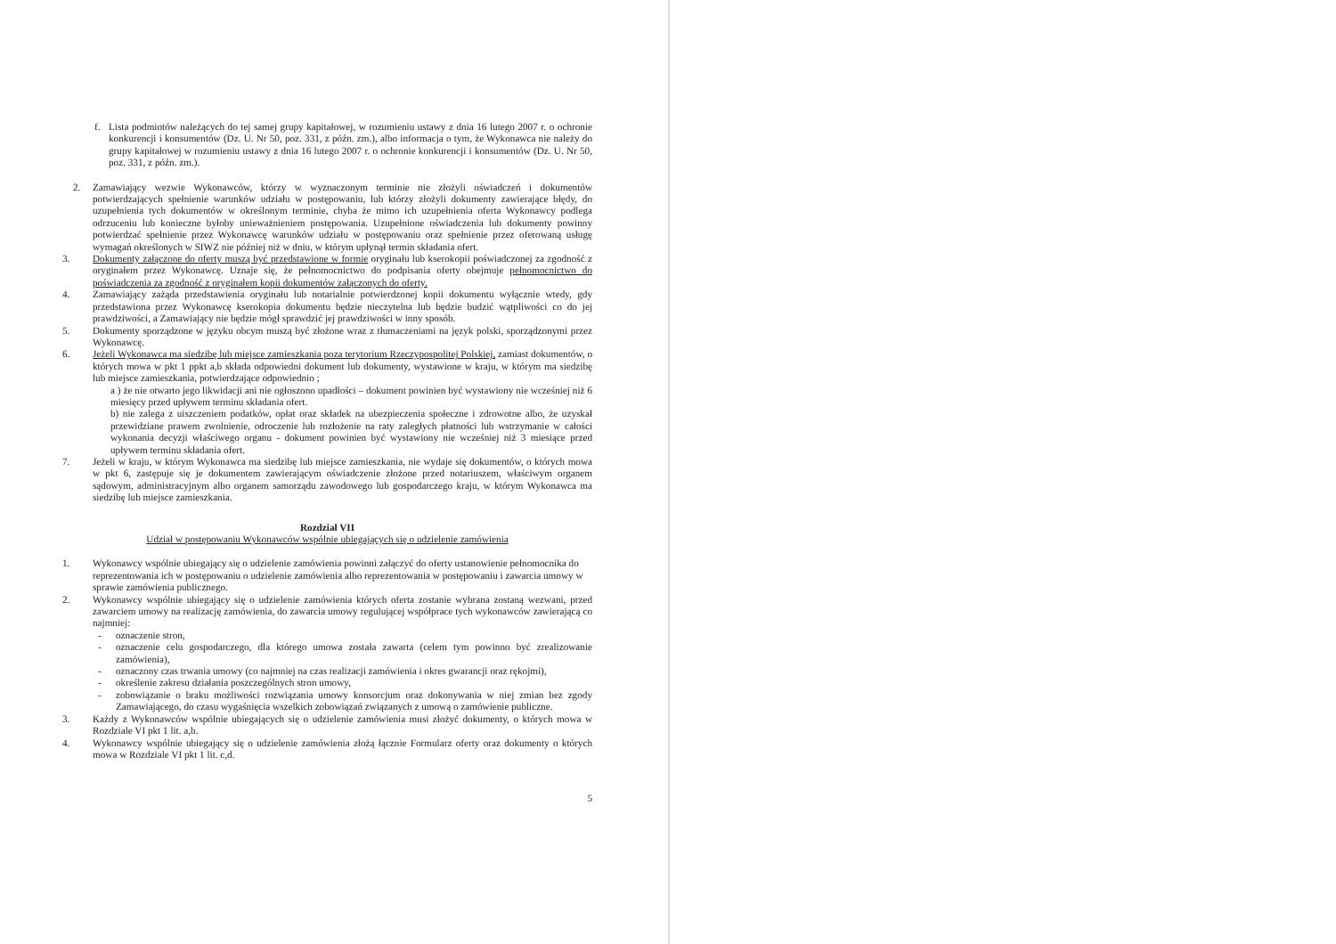f. Lista podmiotów należących do tej samej grupy kapitałowej, w rozumieniu ustawy z dnia 16 lutego 2007 r. o ochronie konkurencji i konsumentów (Dz. U. Nr 50, poz. 331, z późn. zm.), albo informacja o tym, że Wykonawca nie należy do grupy kapitałowej w rozumieniu ustawy z dnia 16 lutego 2007 r. o ochronie konkurencji i konsumentów (Dz. U. Nr 50, poz. 331, z późn. zm.).
2. Zamawiający wezwie Wykonawców, którzy w wyznaczonym terminie nie złożyli oświadczeń i dokumentów potwierdzających spełnienie warunków udziału w postępowaniu, lub którzy złożyli dokumenty zawierające błędy, do uzupełnienia tych dokumentów w określonym terminie, chyba że mimo ich uzupełnienia oferta Wykonawcy podlega odrzuceniu lub konieczne byłoby unieważnieniem postępowania. Uzupełnione oświadczenia lub dokumenty powinny potwierdzać spełnienie przez Wykonawcę warunków udziału w postępowaniu oraz spełnienie przez oferowaną usługę wymagań określonych w SIWZ nie później niż w dniu, w którym upłynął termin składania ofert.
3. Dokumenty załączone do oferty muszą być przedstawione w formie oryginału lub kserokopii poświadczonej za zgodność z oryginałem przez Wykonawcę. Uznaje się, że pełnomocnictwo do podpisania oferty obejmuje pełnomocnictwo do poświadczenia za zgodność z oryginałem kopii dokumentów załączonych do oferty.
4. Zamawiający zażąda przedstawienia oryginału lub notarialnie potwierdzonej kopii dokumentu wyłącznie wtedy, gdy przedstawiona przez Wykonawcę kserokopia dokumentu będzie nieczytelna lub będzie budzić wątpliwości co do jej prawdziwości, a Zamawiający nie będzie mógł sprawdzić jej prawdziwości w inny sposób.
5. Dokumenty sporządzone w języku obcym muszą być złożone wraz z tłumaczeniami na język polski, sporządzonymi przez Wykonawcę.
6. Jeżeli Wykonawca ma siedzibę lub miejsce zamieszkania poza terytorium Rzeczypospolitej Polskiej, zamiast dokumentów, o których mowa w pkt 1 ppkt a,b składa odpowiedni dokument lub dokumenty, wystawione w kraju, w którym ma siedzibę lub miejsce zamieszkania, potwierdzające odpowiednio ;
a ) że nie otwarto jego likwidacji ani nie ogłoszono upadłości – dokument powinien być wystawiony nie wcześniej niż 6 miesięcy przed upływem terminu składania ofert.
b) nie zalega z uiszczeniem podatków, opłat oraz składek na ubezpieczenia społeczne i zdrowotne albo, że uzyskał przewidziane prawem zwolnienie, odroczenie lub rozłożenie na raty zaległych płatności lub wstrzymanie w całości wykonania decyzji właściwego organu - dokument powinien być wystawiony nie wcześniej niż 3 miesiące przed upływem terminu składania ofert.
7. Jeżeli w kraju, w którym Wykonawca ma siedzibę lub miejsce zamieszkania, nie wydaje się dokumentów, o których mowa w pkt 6, zastępuje się je dokumentem zawierającym oświadczenie złożone przed notariuszem, właściwym organem sądowym, administracyjnym albo organem samorządu zawodowego lub gospodarczego kraju, w którym Wykonawca ma siedzibę lub miejsce zamieszkania.
Rozdział VII
Udział w postępowaniu Wykonawców wspólnie ubiegających się o udzielenie zamówienia
1. Wykonawcy wspólnie ubiegający się o udzielenie zamówienia powinni załączyć do oferty ustanowienie pełnomocnika do reprezentowania ich w postępowaniu o udzielenie zamówienia albo reprezentowania w postępowaniu i zawarcia umowy w sprawie zamówienia publicznego.
2. Wykonawcy wspólnie ubiegający się o udzielenie zamówienia których oferta zostanie wybrana zostaną wezwani, przed zawarciem umowy na realizację zamówienia, do zawarcia umowy regulującej współprace tych wykonawców zawierającą co najmniej:
- oznaczenie stron,
- oznaczenie celu gospodarczego, dla którego umowa została zawarta (celem tym powinno być zrealizowanie zamówienia),
- oznaczony czas trwania umowy (co najmniej na czas realizacji zamówienia i okres gwarancji oraz rękojmi),
- określenie zakresu działania poszczególnych stron umowy,
- zobowiązanie o braku możliwości rozwiązania umowy konsorcjum oraz dokonywania w niej zmian bez zgody Zamawiającego, do czasu wygaśnięcia wszelkich zobowiązań związanych z umową o zamówienie publiczne.
3. Każdy z Wykonawców wspólnie ubiegających się o udzielenie zamówienia musi złożyć dokumenty, o których mowa w Rozdziale VI pkt 1 lit. a,b.
4. Wykonawcy wspólnie ubiegający się o udzielenie zamówienia złożą łącznie Formularz oferty oraz dokumenty o których mowa w Rozdziale VI pkt 1 lit. c,d.
5